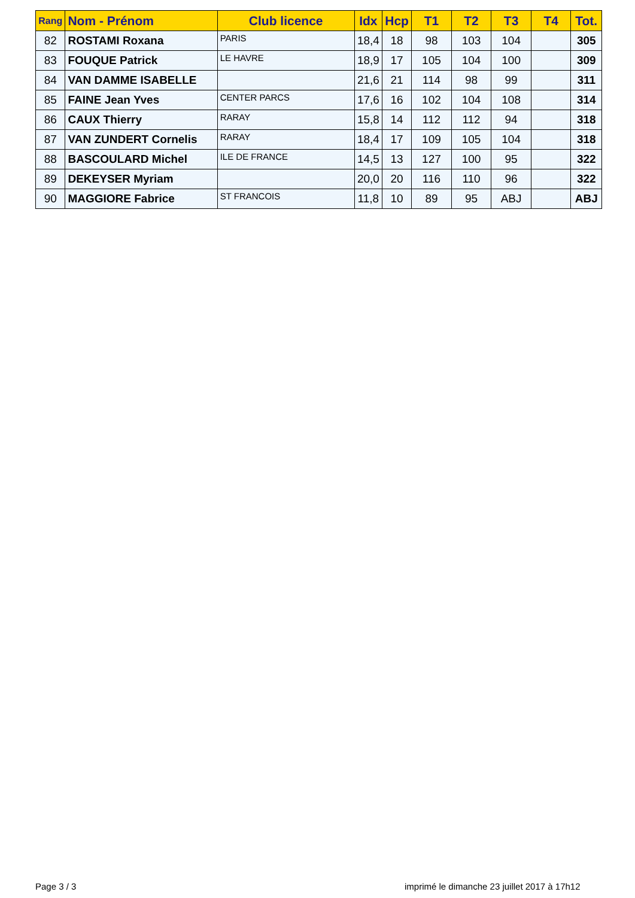| Rang | Nom - Prénom | Club licence | Idx | Hcp | T1 | T2 | T3 | T4 | Tot. |
| --- | --- | --- | --- | --- | --- | --- | --- | --- | --- |
| 82 | ROSTAMI Roxana | PARIS | 18,4 | 18 | 98 | 103 | 104 | | 305 |
| 83 | FOUQUE Patrick | LE HAVRE | 18,9 | 17 | 105 | 104 | 100 | | 309 |
| 84 | VAN DAMME ISABELLE | | 21,6 | 21 | 114 | 98 | 99 | | 311 |
| 85 | FAINE Jean Yves | CENTER PARCS | 17,6 | 16 | 102 | 104 | 108 | | 314 |
| 86 | CAUX Thierry | RARAY | 15,8 | 14 | 112 | 112 | 94 | | 318 |
| 87 | VAN ZUNDERT Cornelis | RARAY | 18,4 | 17 | 109 | 105 | 104 | | 318 |
| 88 | BASCOULARD Michel | ILE DE FRANCE | 14,5 | 13 | 127 | 100 | 95 | | 322 |
| 89 | DEKEYSER Myriam | | 20,0 | 20 | 116 | 110 | 96 | | 322 |
| 90 | MAGGIORE Fabrice | ST FRANCOIS | 11,8 | 10 | 89 | 95 | ABJ | | ABJ |
Page 3 / 3
imprimé le dimanche 23 juillet 2017 à 17h12